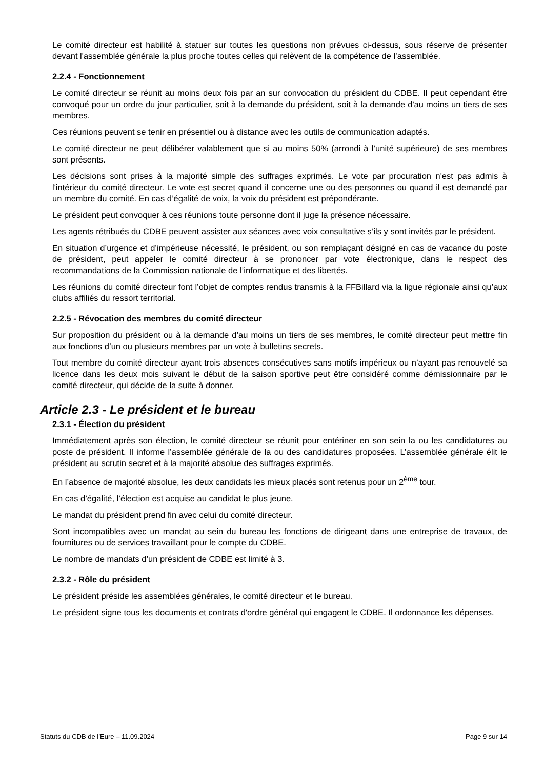Le comité directeur est habilité à statuer sur toutes les questions non prévues ci-dessus, sous réserve de présenter devant l'assemblée générale la plus proche toutes celles qui relèvent de la compétence de l’assemblée.
2.2.4 - Fonctionnement
Le comité directeur se réunit au moins deux fois par an sur convocation du président du CDBE. Il peut cependant être convoqué pour un ordre du jour particulier, soit à la demande du président, soit à la demande d'au moins un tiers de ses membres.
Ces réunions peuvent se tenir en présentiel ou à distance avec les outils de communication adaptés.
Le comité directeur ne peut délibérer valablement que si au moins 50% (arrondi à l’unité supérieure) de ses membres sont présents.
Les décisions sont prises à la majorité simple des suffrages exprimés. Le vote par procuration n'est pas admis à l'intérieur du comité directeur. Le vote est secret quand il concerne une ou des personnes ou quand il est demandé par un membre du comité. En cas d’égalité de voix, la voix du président est prépondérante.
Le président peut convoquer à ces réunions toute personne dont il juge la présence nécessaire.
Les agents rétribués du CDBE peuvent assister aux séances avec voix consultative s’ils y sont invités par le président.
En situation d’urgence et d’impérieuse nécessité, le président, ou son remplaçant désigné en cas de vacance du poste de président, peut appeler le comité directeur à se prononcer par vote électronique, dans le respect des recommandations de la Commission nationale de l’informatique et des libertés.
Les réunions du comité directeur font l’objet de comptes rendus transmis à la FFBillard via la ligue régionale ainsi qu’aux clubs affiliés du ressort territorial.
2.2.5 - Révocation des membres du comité directeur
Sur proposition du président ou à la demande d’au moins un tiers de ses membres, le comité directeur peut mettre fin aux fonctions d’un ou plusieurs membres par un vote à bulletins secrets.
Tout membre du comité directeur ayant trois absences consécutives sans motifs impérieux ou n’ayant pas renouvelé sa licence dans les deux mois suivant le début de la saison sportive peut être considéré comme démissionnaire par le comité directeur, qui décide de la suite à donner.
Article 2.3 - Le président et le bureau
2.3.1 - Élection du président
Immédiatement après son élection, le comité directeur se réunit pour entériner en son sein la ou les candidatures au poste de président. Il informe l’assemblée générale de la ou des candidatures proposées. L’assemblée générale élit le président au scrutin secret et à la majorité absolue des suffrages exprimés.
En l’absence de majorité absolue, les deux candidats les mieux placés sont retenus pour un 2<sup>ème</sup> tour.
En cas d’égalité, l’élection est acquise au candidat le plus jeune.
Le mandat du président prend fin avec celui du comité directeur.
Sont incompatibles avec un mandat au sein du bureau les fonctions de dirigeant dans une entreprise de travaux, de fournitures ou de services travaillant pour le compte du CDBE.
Le nombre de mandats d’un président de CDBE est limité à 3.
2.3.2 - Rôle du président
Le président préside les assemblées générales, le comité directeur et le bureau.
Le président signe tous les documents et contrats d'ordre général qui engagent le CDBE. Il ordonnance les dépenses.
Statuts du CDB de l’Eure – 11.09.2024 Page 9 sur 14